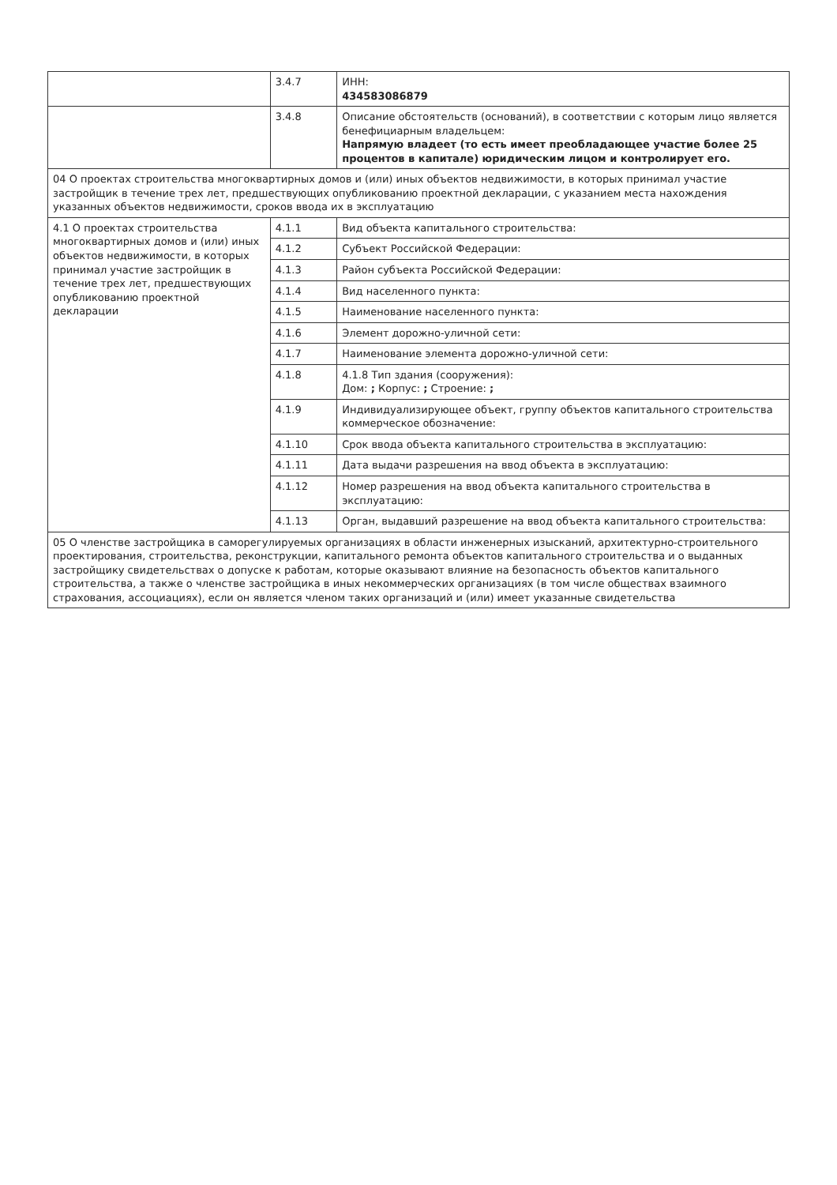| | 3.4.7 | ИНН: 434583086879 |
| | 3.4.8 | Описание обстоятельств (оснований), в соответствии с которым лицо является бенефициарным владельцем: Напрямую владеет (то есть имеет преобладающее участие более 25 процентов в капитале) юридическим лицом и контролирует его. |
| 04 О проектах строительства многоквартирных домов и (или) иных объектов недвижимости, в которых принимал участие застройщик в течение трех лет, предшествующих опубликованию проектной декларации, с указанием места нахождения указанных объектов недвижимости, сроков ввода их в эксплуатацию | | |
| 4.1 О проектах строительства многоквартирных домов и (или) иных объектов недвижимости, в которых принимал участие застройщик в течение трех лет, предшествующих опубликованию проектной декларации | 4.1.1 | Вид объекта капитального строительства: |
| | 4.1.2 | Субъект Российской Федерации: |
| | 4.1.3 | Район субъекта Российской Федерации: |
| | 4.1.4 | Вид населенного пункта: |
| | 4.1.5 | Наименование населенного пункта: |
| | 4.1.6 | Элемент дорожно-уличной сети: |
| | 4.1.7 | Наименование элемента дорожно-уличной сети: |
| | 4.1.8 | 4.1.8 Тип здания (сооружения): Дом: ; Корпус: ; Строение: ; |
| | 4.1.9 | Индивидуализирующее объект, группу объектов капитального строительства коммерческое обозначение: |
| | 4.1.10 | Срок ввода объекта капитального строительства в эксплуатацию: |
| | 4.1.11 | Дата выдачи разрешения на ввод объекта в эксплуатацию: |
| | 4.1.12 | Номер разрешения на ввод объекта капитального строительства в эксплуатацию: |
| | 4.1.13 | Орган, выдавший разрешение на ввод объекта капитального строительства: |
| 05 О членстве застройщика в саморегулируемых организациях в области инженерных изысканий, архитектурно-строительного проектирования, строительства, реконструкции, капитального ремонта объектов капитального строительства и о выданных застройщику свидетельствах о допуске к работам, которые оказывают влияние на безопасность объектов капитального строительства, а также о членстве застройщика в иных некоммерческих организациях (в том числе обществах взаимного страхования, ассоциациях), если он является членом таких организаций и (или) имеет указанные свидетельства | | |